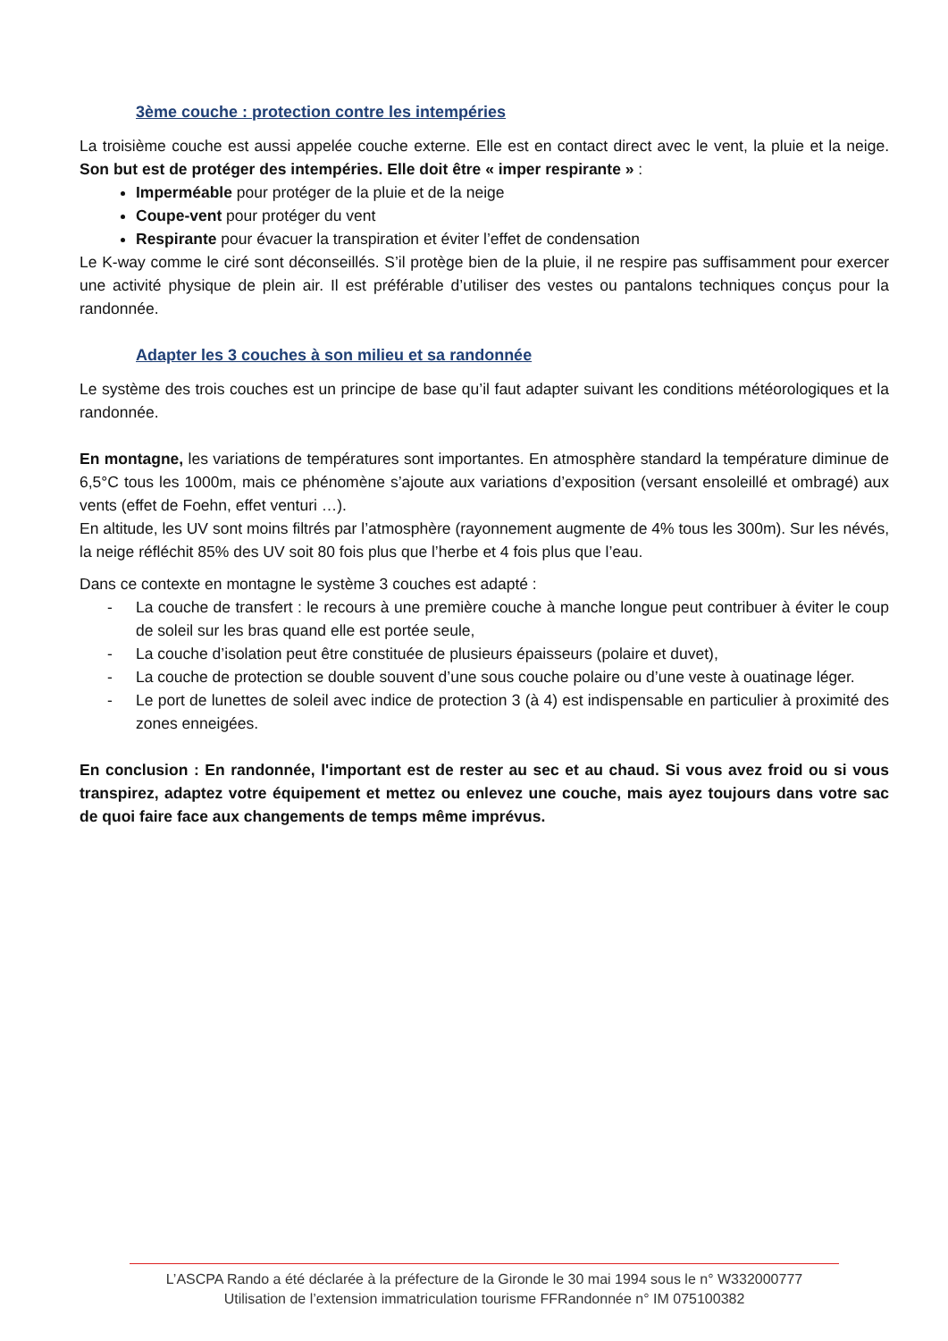3ème couche : protection contre les intempéries
La troisième couche est aussi appelée couche externe. Elle est en contact direct avec le vent, la pluie et la neige. Son but est de protéger des intempéries. Elle doit être « imper respirante » :
Imperméable pour protéger de la pluie et de la neige
Coupe-vent pour protéger du vent
Respirante pour évacuer la transpiration et éviter l’effet de condensation
Le K-way comme le ciré sont déconseillés. S’il protège bien de la pluie, il ne respire pas suffisamment pour exercer une activité physique de plein air. Il est préférable d’utiliser des vestes ou pantalons techniques conçus pour la randonnée.
Adapter les 3 couches à son milieu et sa randonnée
Le système des trois couches est un principe de base qu’il faut adapter suivant les conditions météorologiques et la randonnée.
En montagne, les variations de températures sont importantes. En atmosphère standard la température diminue de 6,5°C tous les 1000m, mais ce phénomène s’ajoute aux variations d’exposition (versant ensoleillé et ombragé) aux vents (effet de Foehn, effet venturi …).
En altitude, les UV sont moins filtrés par l’atmosphère (rayonnement augmente de 4% tous les 300m). Sur les névés, la neige réfléchit 85% des UV soit 80 fois plus que l’herbe et 4 fois plus que l’eau.
Dans ce contexte en montagne le système 3 couches est adapté :
- La couche de transfert : le recours à une première couche à manche longue peut contribuer à éviter le coup de soleil sur les bras quand elle est portée seule,
- La couche d’isolation peut être constituée de plusieurs épaisseurs (polaire et duvet),
- La couche de protection se double souvent d’une sous couche polaire ou d’une veste à ouatinage léger.
- Le port de lunettes de soleil avec indice de protection 3 (à 4) est indispensable en particulier à proximité des zones enneigées.
En conclusion : En randonnée, l'important est de rester au sec et au chaud. Si vous avez froid ou si vous transpirez, adaptez votre équipement et mettez ou enlevez une couche, mais ayez toujours dans votre sac de quoi faire face aux changements de temps même imprévus.
L’ASCPA Rando a été déclarée à la préfecture de la Gironde le 30 mai 1994 sous le n° W332000777
Utilisation de l’extension immatriculation tourisme FFRandonnée n° IM 075100382